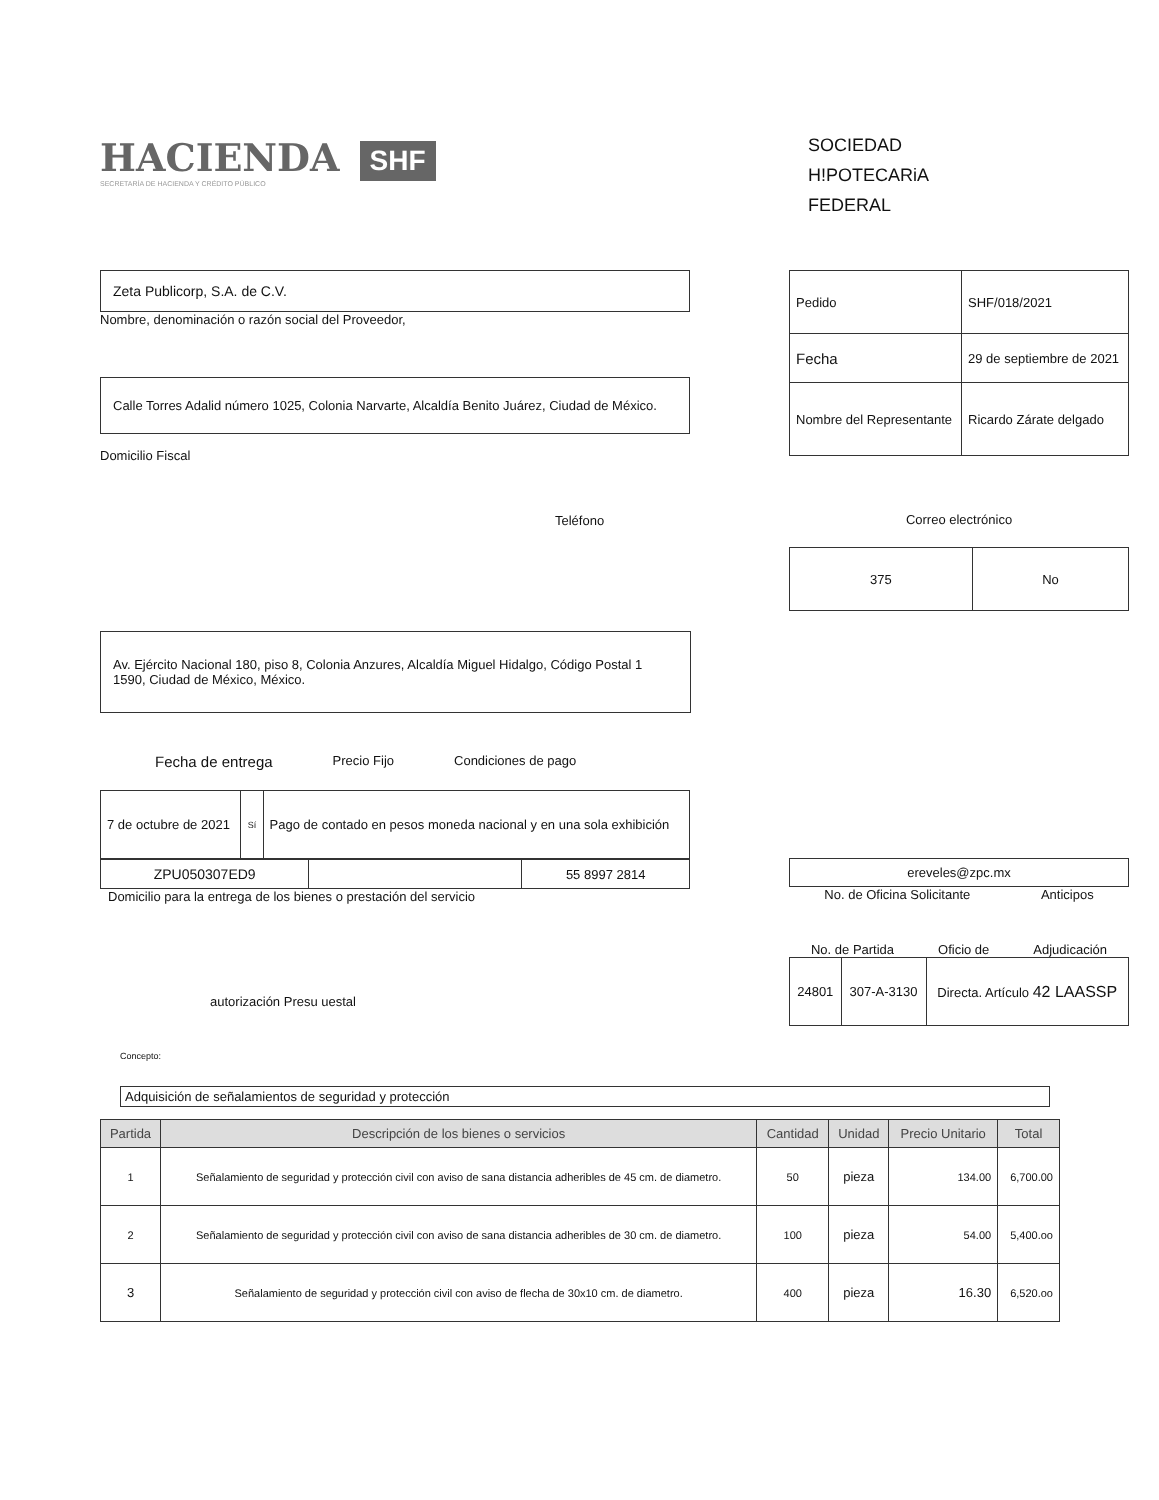HACIENDA
SECRETARÍA DE HACIENDA Y CRÉDITO PÚBLICO
SHF
SOCIEDAD
H!POTECARiA
FEDERAL
Zeta Publicorp, S.A. de C.V.
Nombre, denominación o razón social del Proveedor,
Calle Torres Adalid número 1025, Colonia Narvarte, Alcaldía Benito Juárez, Ciudad de México.
Domicilio Fiscal
Teléfono
| Pedido | SHF/018/2021 |
| Fecha | 29 de septiembre de 2021 |
| Nombre del Representante | Ricardo Zárate delgado |
Correo electrónico
| 375 | No |
Av. Ejército Nacional 180, piso 8, Colonia Anzures, Alcaldía Miguel Hidalgo, Código Postal 1 1590, Ciudad de México, México.
Fecha de entrega Precio Fijo Condiciones de pago
| 7 de octubre de 2021 | Sí | Pago de contado en pesos moneda nacional y en una sola exhibición |
| ZPU050307ED9 | | 55 8997 2814 |
Domicilio para la entrega de los bienes o prestación del servicio
autorización Presu uestal
| ereveles@zpc.mx |
No. de Oficina Solicitante Anticipos
No. de Partida Oficio de Adjudicación
| 24801 | 307-A-3130 | Directa. Artículo 42 LAASSP |
Concepto:
Adquisición de señalamientos de seguridad y protección
| Partida | Descripción de los bienes o servicios | Cantidad | Unidad | Precio Unitario | Total |
| --- | --- | --- | --- | --- | --- |
| 1 | Señalamiento de seguridad y protección civil con aviso de sana distancia adheribles de 45 cm. de diametro. | 50 | pieza | 134.00 | 6,700.00 |
| 2 | Señalamiento de seguridad y protección civil con aviso de sana distancia adheribles de 30 cm. de diametro. | 100 | pieza | 54.00 | 5,400.oo |
| 3 | Señalamiento de seguridad y protección civil con aviso de flecha de 30x10 cm. de diametro. | 400 | pieza | 16.30 | 6,520.oo |